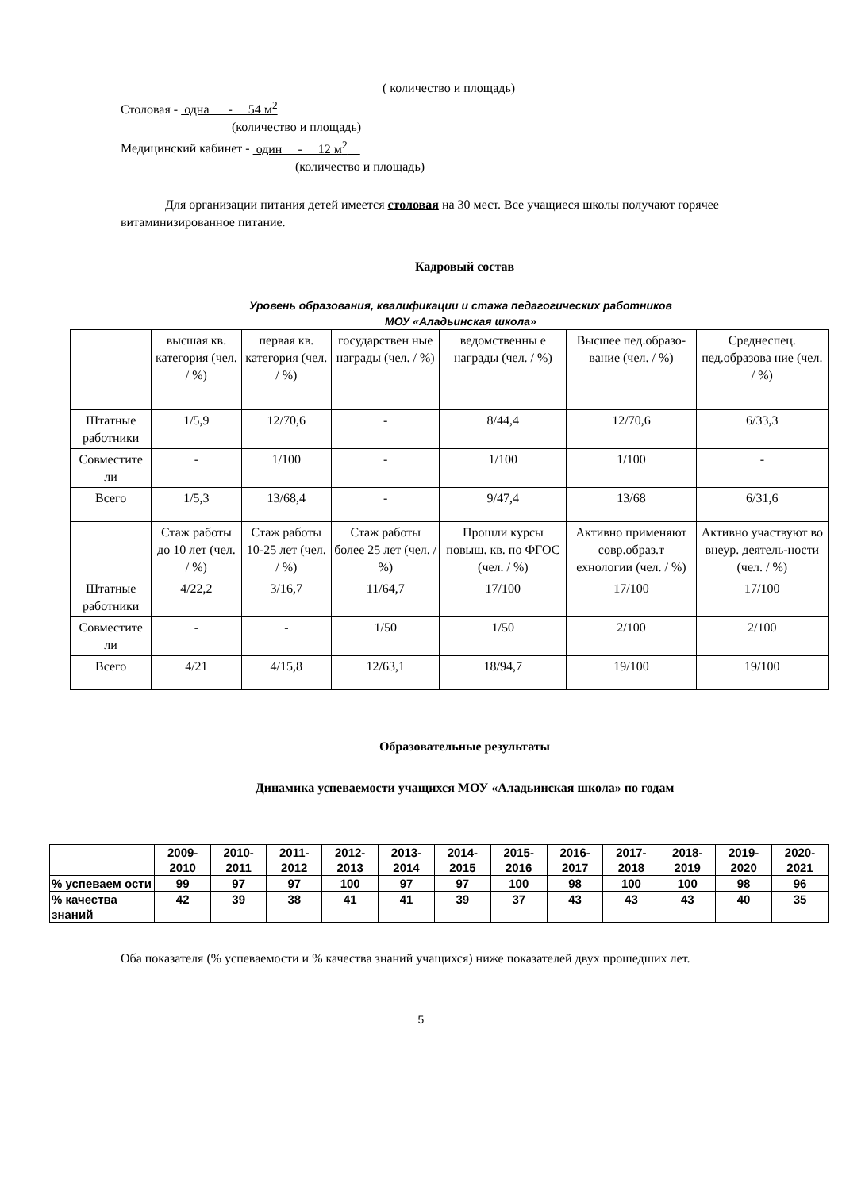( количество и площадь)
Столовая - одна - 54 м<sup>2</sup>
(количество и площадь)
Медицинский кабинет - один - 12 м<sup>2</sup>__
(количество и площадь)
Для организации питания детей имеется столовая на 30 мест. Все учащиеся школы получают горячее витаминизированное питание.
Кадровый состав
Уровень образования, квалификации и стажа педагогических работников
МОУ «Аладьинская школа»
| | высшая кв. категория (чел. / %) | первая кв. категория (чел. / %) | государствен ные награды (чел. / %) | ведомственны е награды (чел. / %) | Высшее пед.образо-вание (чел. / %) | Среднеспец. пед.образова ние (чел. / %) |
| Штатные работники | 1/5,9 | 12/70,6 | - | 8/44,4 | 12/70,6 | 6/33,3 |
| Совместите ли | - | 1/100 | - | 1/100 | 1/100 | - |
| Всего | 1/5,3 | 13/68,4 | - | 9/47,4 | 13/68 | 6/31,6 |
| | Стаж работы до 10 лет (чел. / %) | Стаж работы 10-25 лет (чел. / %) | Стаж работы более 25 лет (чел. / %) | Прошли курсы повыш. кв. по ФГОС (чел. / %) | Активно применяют совр.образ.т ехнологии (чел. / %) | Активно участвуют во внеур. деятель-ности (чел. / %) |
| Штатные работники | 4/22,2 | 3/16,7 | 11/64,7 | 17/100 | 17/100 | 17/100 |
| Совместите ли | - | - | 1/50 | 1/50 | 2/100 | 2/100 |
| Всего | 4/21 | 4/15,8 | 12/63,1 | 18/94,7 | 19/100 | 19/100 |
Образовательные результаты
Динамика успеваемости учащихся МОУ «Аладьинская школа» по годам
| | 2009-2010 | 2010-2011 | 2011-2012 | 2012-2013 | 2013-2014 | 2014-2015 | 2015-2016 | 2016-2017 | 2017-2018 | 2018-2019 | 2019-2020 | 2020-2021 |
| % успеваем ости | 99 | 97 | 97 | 100 | 97 | 97 | 100 | 98 | 100 | 100 | 98 | 96 |
| % качества знаний | 42 | 39 | 38 | 41 | 41 | 39 | 37 | 43 | 43 | 43 | 40 | 35 |
Оба показателя (% успеваемости и % качества знаний учащихся) ниже показателей двух прошедших лет.
5